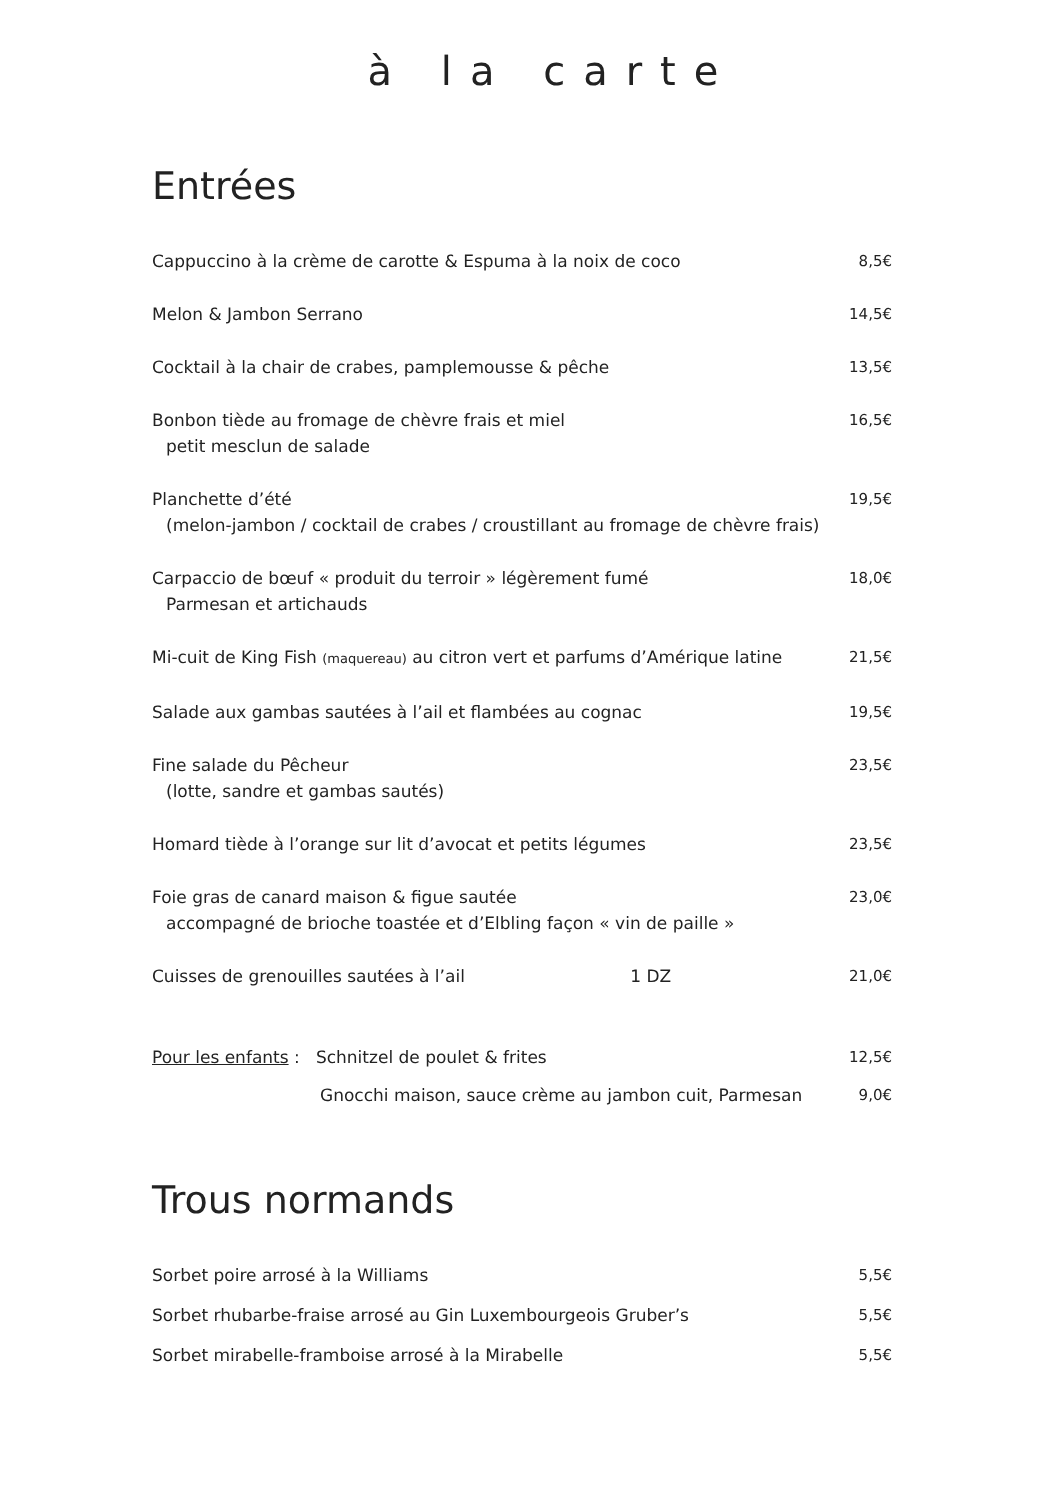à la carte
Entrées
Cappuccino à la crème de carotte & Espuma à la noix de coco
8,5€
Melon & Jambon Serrano 14,5€
Cocktail à la chair de crabes, pamplemousse & pêche
13,5€
Bonbon tiède au fromage de chèvre frais et miel
petit mesclun de salade
16,5€
Planchette d’été
(melon-jambon / cocktail de crabes / croustillant au fromage de chèvre frais)
19,5€
Carpaccio de bœuf « produit du terroir » légèrement fumé
Parmesan et artichauds
18,0€
Mi-cuit de King Fish (maquereau) au citron vert et parfums d’Amérique latine
21,5€
Salade aux gambas sautées à l’ail et flambées au cognac
19,5€
Fine salade du Pêcheur
(lotte, sandre et gambas sautés)
23,5€
Homard tiède à l’orange sur lit d’avocat et petits légumes
23,5€
Foie gras de canard maison & figue sautée
accompagné de brioche toastée et d’Elbling façon « vin de paille »
23,0€
Cuisses de grenouilles sautées à l’ail 1 DZ
21,0€
Pour les enfants : Schnitzel de poulet & frites
12,5€
Gnocchi maison, sauce crème au jambon cuit, Parmesan
9,0€
Trous normands
Sorbet poire arrosé à la Williams
5,5€
Sorbet rhubarbe-fraise arrosé au Gin Luxembourgeois Gruber’s
5,5€
Sorbet mirabelle-framboise arrosé à la Mirabelle
5,5€